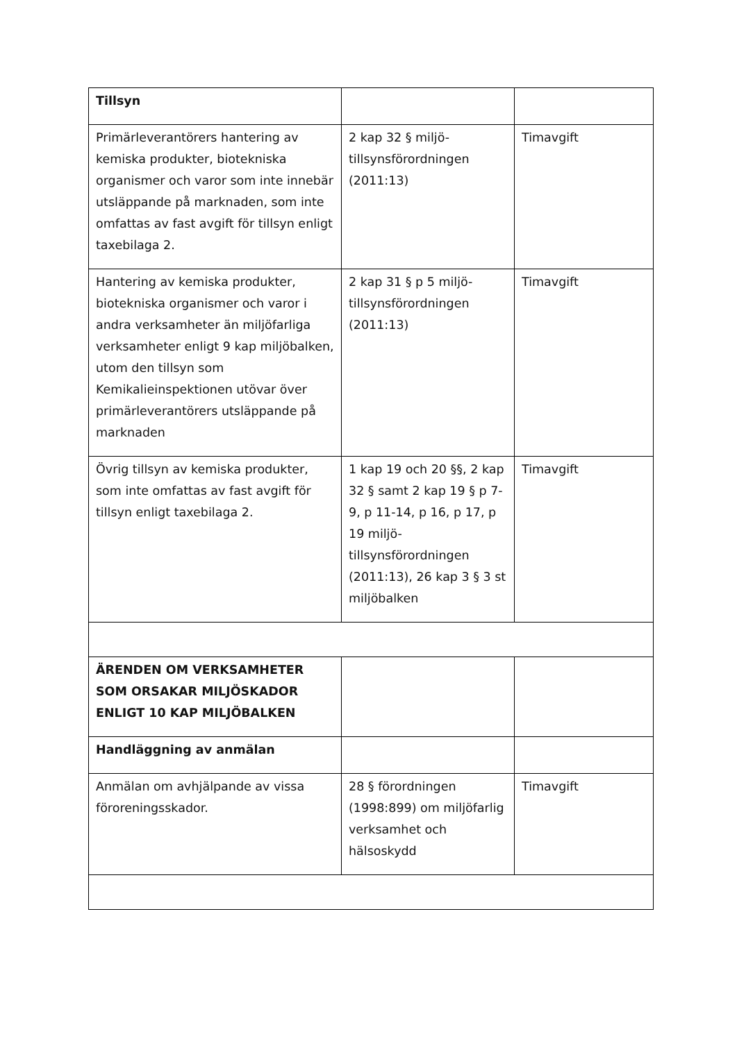| Tillsyn | | |
| Primärleverantörers hantering av kemiska produkter, biotekniska organismer och varor som inte innebär utsläppande på marknaden, som inte omfattas av fast avgift för tillsyn enligt taxebilaga 2. | 2 kap 32 § miljö-tillsynsförordningen (2011:13) | Timavgift |
| Hantering av kemiska produkter, biotekniska organismer och varor i andra verksamheter än miljöfarliga verksamheter enligt 9 kap miljöbalken, utom den tillsyn som Kemikalieinspektionen utövar över primärleverantörers utsläppande på marknaden | 2 kap 31 § p 5 miljö-tillsynsförordningen (2011:13) | Timavgift |
| Övrig tillsyn av kemiska produkter, som inte omfattas av fast avgift för tillsyn enligt taxebilaga 2. | 1 kap 19 och 20 §§, 2 kap 32 § samt 2 kap 19 § p 7-9, p 11-14, p 16, p 17, p 19 miljö-tillsynsförordningen (2011:13), 26 kap 3 § 3 st miljöbalken | Timavgift |
| ÄRENDEN OM VERKSAMHETER SOM ORSAKAR MILJÖSKADOR ENLIGT 10 KAP MILJÖBALKEN | | |
| Handläggning av anmälan | | |
| Anmälan om avhjälpande av vissa föroreningsskador. | 28 § förordningen (1998:899) om miljöfarlig verksamhet och hälsoskydd | Timavgift |